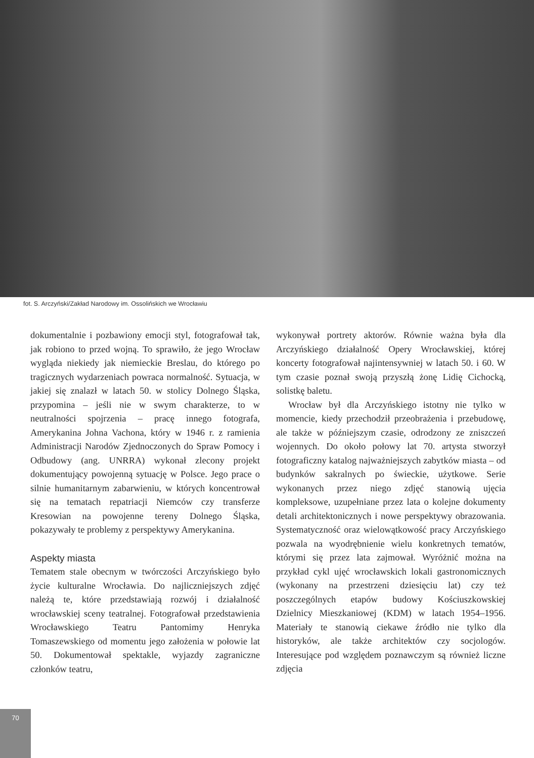fot. S. Arczyński/Zakład Narodowy im. Ossolińskich we Wrocławiu
dokumentalnie i pozbawiony emocji styl, fotografował tak, jak robiono to przed wojną. To sprawiło, że jego Wrocław wygląda niekiedy jak niemieckie Breslau, do którego po tragicznych wydarzeniach powraca normalność. Sytuacja, w jakiej się znalazł w latach 50. w stolicy Dolnego Śląska, przypomina – jeśli nie w swym charakterze, to w neutralności spojrzenia – pracę innego fotografa, Amerykanina Johna Vachona, który w 1946 r. z ramienia Administracji Narodów Zjednoczonych do Spraw Pomocy i Odbudowy (ang. UNRRA) wykonał zlecony projekt dokumentujący powojenną sytuację w Polsce. Jego prace o silnie humanitarnym zabarwieniu, w których koncentrował się na tematach repatriacji Niemców czy transferze Kresowian na powojenne tereny Dolnego Śląska, pokazywały te problemy z perspektywy Amerykanina.
Aspekty miasta
Tematem stale obecnym w twórczości Arczyńskiego było życie kulturalne Wrocławia. Do najliczniejszych zdjęć należą te, które przedstawiają rozwój i działalność wrocławskiej sceny teatralnej. Fotografował przedstawienia Wrocławskiego Teatru Pantomimy Henryka Tomaszewskiego od momentu jego założenia w połowie lat 50. Dokumentował spektakle, wyjazdy zagraniczne członków teatru,
wykonywał portrety aktorów. Równie ważna była dla Arczyńskiego działalność Opery Wrocławskiej, której koncerty fotografował najintensywniej w latach 50. i 60. W tym czasie poznał swoją przyszłą żonę Lidię Cichocką, solistkę baletu.
Wrocław był dla Arczyńskiego istotny nie tylko w momencie, kiedy przechodził przeobrażenia i przebudowę, ale także w późniejszym czasie, odrodzony ze zniszczeń wojennych. Do około połowy lat 70. artysta stworzył fotograficzny katalog najważniejszych zabytków miasta – od budynków sakralnych po świeckie, użytkowe. Serie wykonanych przez niego zdjęć stanowią ujęcia kompleksowe, uzupełniane przez lata o kolejne dokumenty detali architektonicznych i nowe perspektywy obrazowania. Systematyczność oraz wielowątkowość pracy Arczyńskiego pozwala na wyodrębnienie wielu konkretnych tematów, którymi się przez lata zajmował. Wyróżnić można na przykład cykl ujęć wrocławskich lokali gastronomicznych (wykonany na przestrzeni dziesięciu lat) czy też poszczególnych etapów budowy Kościuszkowskiej Dzielnicy Mieszkaniowej (KDM) w latach 1954–1956. Materiały te stanowią ciekawe źródło nie tylko dla historyków, ale także architektów czy socjologów. Interesujące pod względem poznawczym są również liczne zdjęcia
70